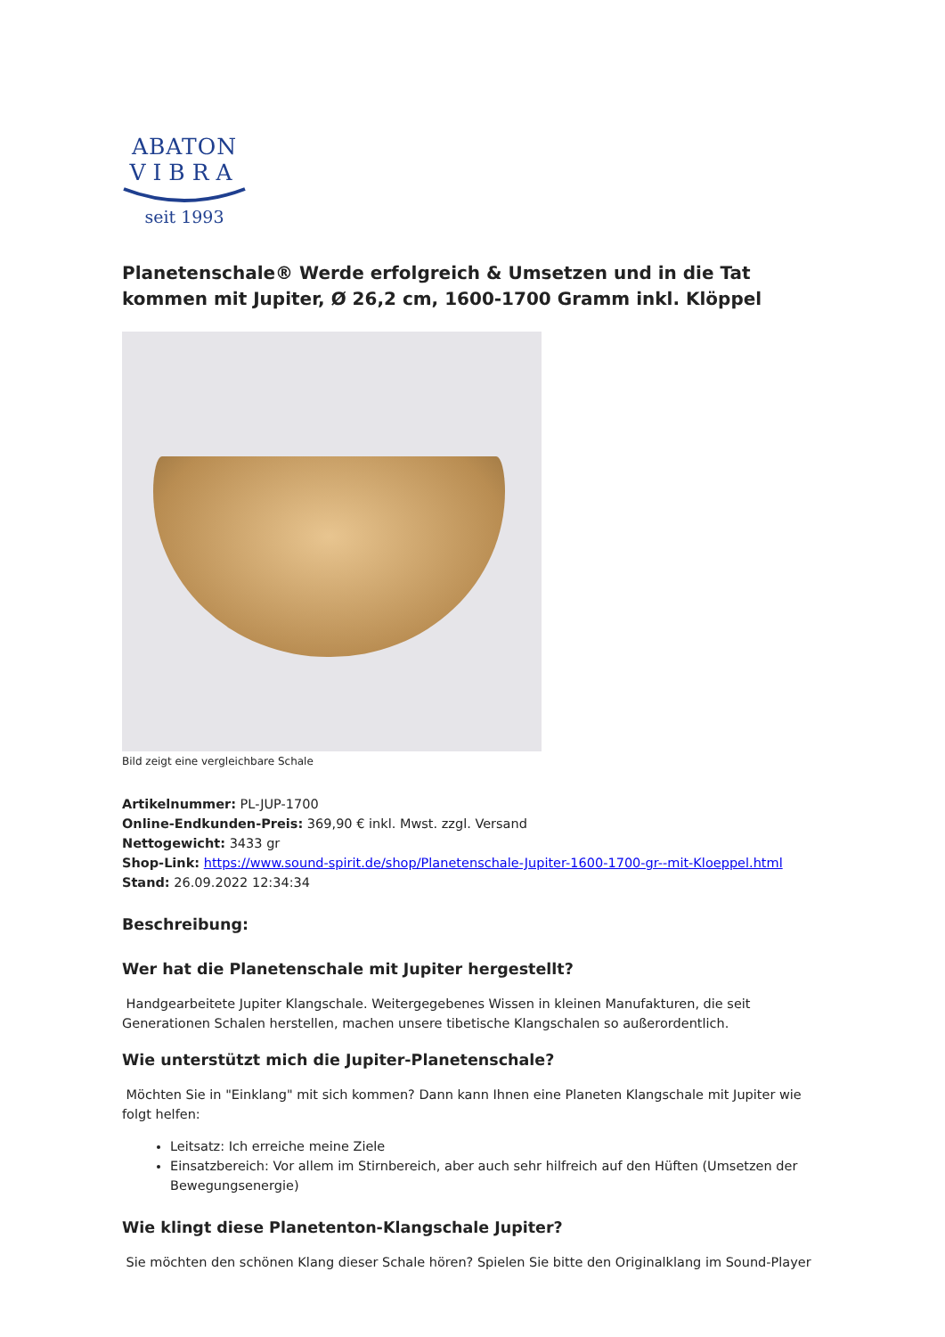ABATON
VIBRA
seit 1993
Planetenschale® Werde erfolgreich & Umsetzen und in die Tat kommen mit Jupiter, Ø 26,2 cm, 1600-1700 Gramm inkl. Klöppel
Bild zeigt eine vergleichbare Schale
Artikelnummer: PL-JUP-1700
Online-Endkunden-Preis: 369,90 € inkl. Mwst. zzgl. Versand
Nettogewicht: 3433 gr
Shop-Link: https://www.sound-spirit.de/shop/Planetenschale-Jupiter-1600-1700-gr--mit-Kloeppel.html
Stand: 26.09.2022 12:34:34
Beschreibung:
Wer hat die Planetenschale mit Jupiter hergestellt?
Handgearbeitete Jupiter Klangschale. Weitergegebenes Wissen in kleinen Manufakturen, die seit Generationen Schalen herstellen, machen unsere tibetische Klangschalen so außerordentlich.
Wie unterstützt mich die Jupiter-Planetenschale?
Möchten Sie in "Einklang" mit sich kommen? Dann kann Ihnen eine Planeten Klangschale mit Jupiter wie folgt helfen:
Leitsatz: Ich erreiche meine Ziele
Einsatzbereich: Vor allem im Stirnbereich, aber auch sehr hilfreich auf den Hüften (Umsetzen der Bewegungsenergie)
Wie klingt diese Planetenton-Klangschale Jupiter?
Sie möchten den schönen Klang dieser Schale hören? Spielen Sie bitte den Originalklang im Sound-Player